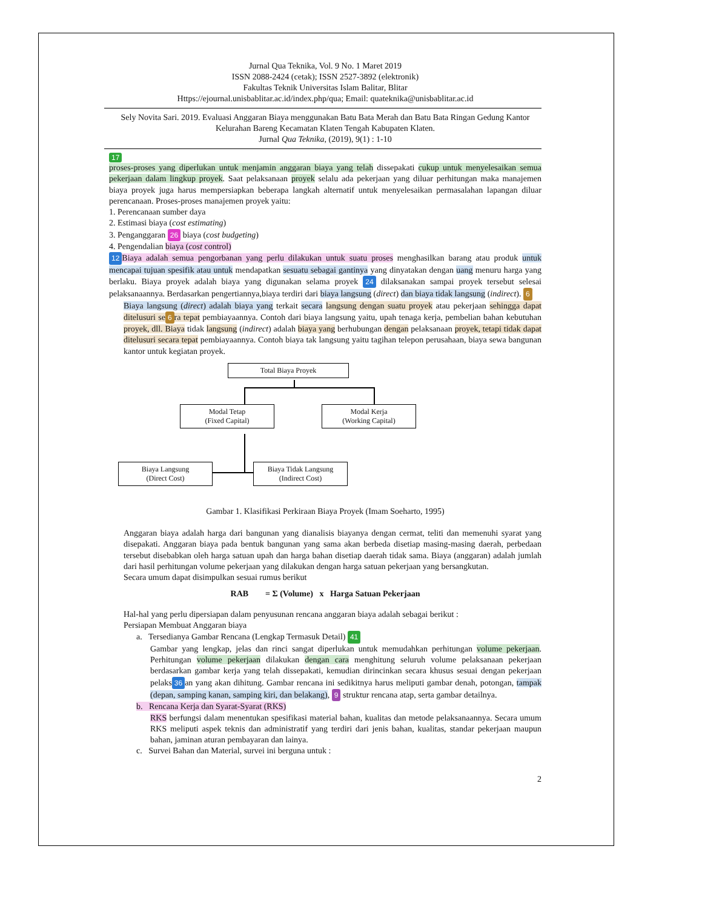Jurnal Qua Teknika, Vol. 9 No. 1 Maret 2019
ISSN 2088-2424 (cetak); ISSN 2527-3892 (elektronik)
Fakultas Teknik Universitas Islam Balitar, Blitar
Https://ejournal.unisbablitar.ac.id/index.php/qua; Email: quateknika@unisbablitar.ac.id
Sely Novita Sari. 2019. Evaluasi Anggaran Biaya menggunakan Batu Bata Merah dan Batu Bata Ringan Gedung Kantor Kelurahan Bareng Kecamatan Klaten Tengah Kabupaten Klaten.
Jurnal Qua Teknika, (2019), 9(1) : 1-10
17
proses-proses yang diperlukan untuk menjamin anggaran biaya yang telah dissepakati cukup untuk menyelesaikan semua pekerjaan dalam lingkup proyek. Saat pelaksanaan proyek selalu ada pekerjaan yang diluar perhitungan maka manajemen biaya proyek juga harus mempersiapkan beberapa langkah alternatif untuk menyelesaikan permasalahan lapangan diluar perencanaan. Proses-proses manajemen proyek yaitu:
1. Perencanaan sumber daya
2. Estimasi biaya (cost estimating)
3. Penganggaran 26 biaya (cost budgeting)
4. Pengendalian biaya (cost control)
12 Biaya adalah semua pengorbanan yang perlu dilakukan untuk suatu proses menghasilkan barang atau produk untuk mencapai tujuan spesifik atau untuk mendapatkan sesuatu sebagai gantinya yang dinyatakan dengan uang menuru harga yang berlaku. Biaya proyek adalah biaya yang digunakan selama proyek 24 dilaksanakan sampai proyek tersebut selesai pelaksanaannya. Berdasarkan pengertiannya,biaya terdiri dari biaya langsung (direct) dan biaya tidak langsung (indirect). 6
Biaya langsung (direct) adalah biaya yang terkait secara langsung dengan suatu proyek atau pekerjaan sehingga dapat ditelusuri se 6 ra tepat pembiayaannya. Contoh dari biaya langsung yaitu, upah tenaga kerja, pembelian bahan kebutuhan proyek, dll. Biaya tidak langsung (indirect) adalah biaya yang berhubungan dengan pelaksanaan proyek, tetapi tidak dapat ditelusuri secara tepat pembiayaannya. Contoh biaya tak langsung yaitu tagihan telepon perusahaan, biaya sewa bangunan kantor untuk kegiatan proyek.
Total Biaya Proyek
Modal Tetap
(Fixed Capital)
Modal Kerja
(Working Capital)
Biaya Langsung
(Direct Cost)
Biaya Tidak Langsung
(Indirect Cost)
Gambar 1. Klasifikasi Perkiraan Biaya Proyek (Imam Soeharto, 1995)
Anggaran biaya adalah harga dari bangunan yang dianalisis biayanya dengan cermat, teliti dan memenuhi syarat yang disepakati. Anggaran biaya pada bentuk bangunan yang sama akan berbeda disetiap masing-masing daerah, perbedaan tersebut disebabkan oleh harga satuan upah dan harga bahan disetiap daerah tidak sama. Biaya (anggaran) adalah jumlah dari hasil perhitungan volume pekerjaan yang dilakukan dengan harga satuan pekerjaan yang bersangkutan.
Secara umum dapat disimpulkan sesuai rumus berikut
RAB = Σ (Volume) x Harga Satuan Pekerjaan
Hal-hal yang perlu dipersiapan dalam penyusunan rencana anggaran biaya adalah sebagai berikut :
Persiapan Membuat Anggaran biaya
a. Tersedianya Gambar Rencana (Lengkap Termasuk Detail) 41
Gambar yang lengkap, jelas dan rinci sangat diperlukan untuk memudahkan perhitungan volume pekerjaan. Perhitungan volume pekerjaan dilakukan dengan cara menghitung seluruh volume pelaksanaan pekerjaan berdasarkan gambar kerja yang telah dissepakati, kemudian dirincinkan secara khusus sesuai dengan pekerjaan pelaks 36 an yang akan dihitung. Gambar rencana ini sedikitnya harus meliputi gambar denah, potongan, tampak (depan, samping kanan, samping kiri, dan belakang), 9 struktur rencana atap, serta gambar detailnya.
b. Rencana Kerja dan Syarat-Syarat (RKS)
RKS berfungsi dalam menentukan spesifikasi material bahan, kualitas dan metode pelaksanaannya. Secara umum RKS meliputi aspek teknis dan administratif yang terdiri dari jenis bahan, kualitas, standar pekerjaan maupun bahan, jaminan aturan pembayaran dan lainya.
c. Survei Bahan dan Material, survei ini berguna untuk :
2